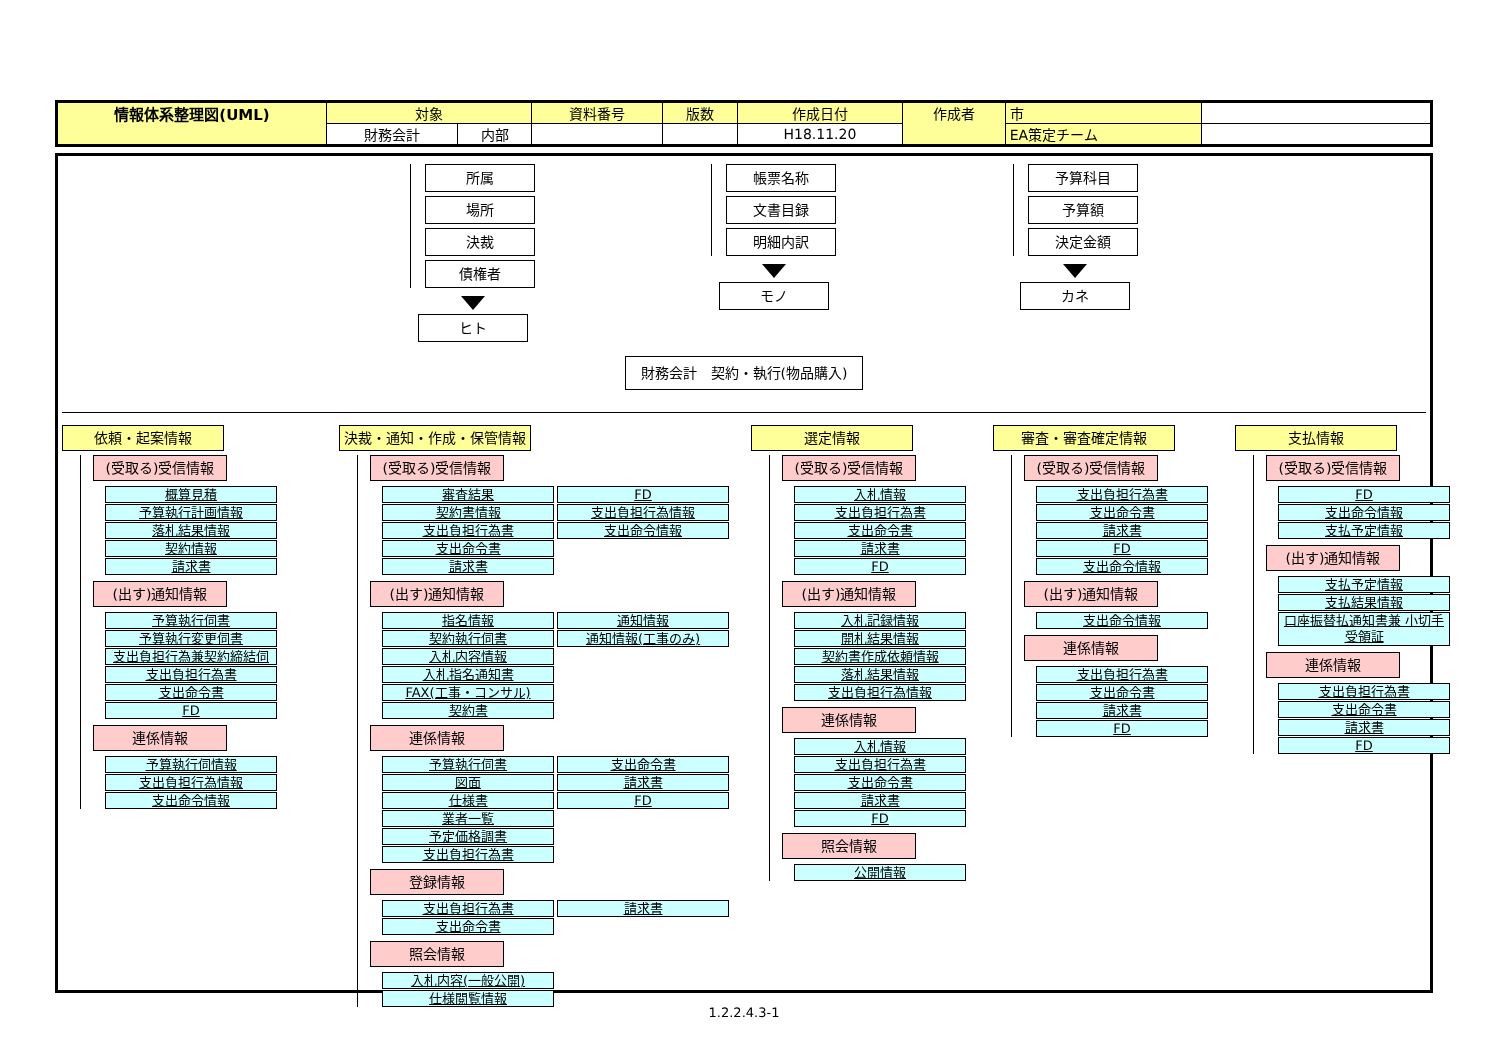| 情報体系整理図(UML) | 対象 | | 資料番号 | 版数 | 作成日付 | 作成者 | 市 | |
| | 財務会計 | 内部 | | | H18.11.20 | | EA策定チーム | |
所属
場所
決裁
債権者
ヒト
帳票名称
文書目録
明細内訳
モノ
予算科目
予算額
決定金額
カネ
財務会計　契約・執行(物品購入)
依頼・起案情報
(受取る)受信情報
概算見積
予算執行計画情報
落札結果情報
契約情報
請求書
(出す)通知情報
予算執行伺書
予算執行変更伺書
支出負担行為兼契約締結伺
支出負担行為書
支出命令書
FD
連係情報
予算執行伺情報
支出負担行為情報
支出命令情報
決裁・通知・作成・保管情報
(受取る)受信情報
審査結果
FD
契約書情報
支出負担行為情報
支出負担行為書
支出命令情報
支出命令書
請求書
(出す)通知情報
指名情報
通知情報
契約執行伺書
通知情報(工事のみ)
入札内容情報
入札指名通知書
FAX(工事・コンサル)
契約書
連係情報
予算執行伺書
支出命令書
図面
請求書
仕様書
FD
業者一覧
予定価格調書
支出負担行為書
登録情報
支出負担行為書
請求書
支出命令書
照会情報
入札内容(一般公開)
仕様閲覧情報
選定情報
(受取る)受信情報
入札情報
支出負担行為書
支出命令書
請求書
FD
(出す)通知情報
入札記録情報
開札結果情報
契約書作成依頼情報
落札結果情報
支出負担行為情報
連係情報
入札情報
支出負担行為書
支出命令書
請求書
FD
照会情報
公開情報
審査・審査確定情報
(受取る)受信情報
支出負担行為書
支出命令書
請求書
FD
支出命令情報
(出す)通知情報
支出命令情報
連係情報
支出負担行為書
支出命令書
請求書
FD
支払情報
(受取る)受信情報
FD
支出命令情報
支払予定情報
(出す)通知情報
支払予定情報
支払結果情報
口座振替払通知書兼 小切手受領証
連係情報
支出負担行為書
支出命令書
請求書
FD
1.2.2.4.3-1